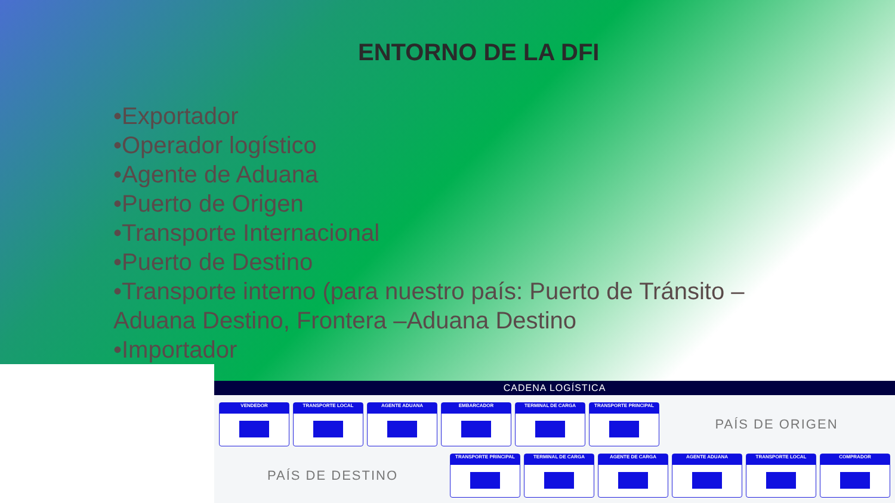ENTORNO DE LA DFI
•Exportador
•Operador logístico
•Agente de Aduana
•Puerto de Origen
•Transporte Internacional
•Puerto de Destino
•Transporte interno (para nuestro país: Puerto de Tránsito – Aduana Destino, Frontera –Aduana Destino
•Importador
CADENA LOGÍSTICA
VENDEDOR
TRANSPORTE LOCAL
AGENTE ADUANA
EMBARCADOR
TERMINAL DE CARGA
TRANSPORTE PRINCIPAL
PAÍS DE ORIGEN
PAÍS DE DESTINO
TRANSPORTE PRINCIPAL
TERMINAL DE CARGA
AGENTE DE CARGA
AGENTE ADUANA
TRANSPORTE LOCAL
COMPRADOR